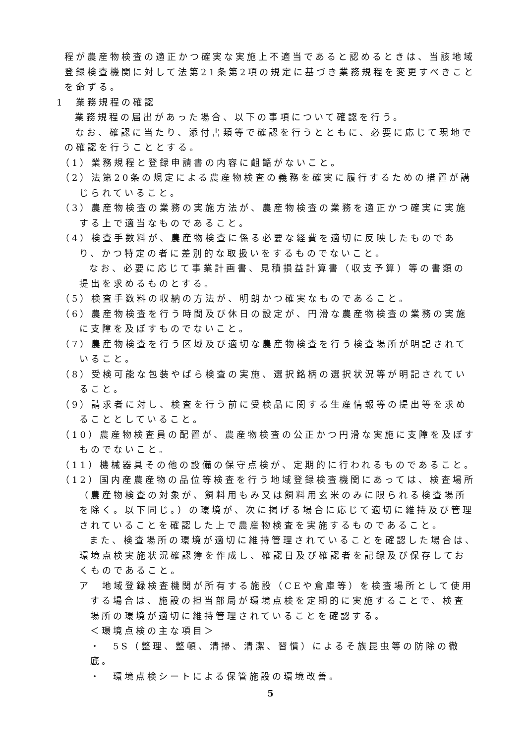程が農産物検査の適正かつ確実な実施上不適当であると認めるときは、当該地域登録検査機関に対して法第21条第2項の規定に基づき業務規程を変更すべきことを命ずる。
1　業務規程の確認
業務規程の届出があった場合、以下の事項について確認を行う。
なお、確認に当たり、添付書類等で確認を行うとともに、必要に応じて現地での確認を行うこととする。
（1）業務規程と登録申請書の内容に齟齬がないこと。
（2）法第20条の規定による農産物検査の義務を確実に履行するための措置が講じられていること。
（3）農産物検査の業務の実施方法が、農産物検査の業務を適正かつ確実に実施する上で適当なものであること。
（4）検査手数料が、農産物検査に係る必要な経費を適切に反映したものであり、かつ特定の者に差別的な取扱いをするものでないこと。
なお、必要に応じて事業計画書、見積損益計算書（収支予算）等の書類の提出を求めるものとする。
（5）検査手数料の収納の方法が、明朗かつ確実なものであること。
（6）農産物検査を行う時間及び休日の設定が、円滑な農産物検査の業務の実施に支障を及ぼすものでないこと。
（7）農産物検査を行う区域及び適切な農産物検査を行う検査場所が明記されていること。
（8）受検可能な包装やばら検査の実施、選択銘柄の選択状況等が明記されていること。
（9）請求者に対し、検査を行う前に受検品に関する生産情報等の提出等を求めることとしていること。
（10）農産物検査員の配置が、農産物検査の公正かつ円滑な実施に支障を及ぼすものでないこと。
（11）機械器具その他の設備の保守点検が、定期的に行われるものであること。
（12）国内産農産物の品位等検査を行う地域登録検査機関にあっては、検査場所（農産物検査の対象が、飼料用もみ又は飼料用玄米のみに限られる検査場所を除く。以下同じ。）の環境が、次に掲げる場合に応じて適切に維持及び管理されていることを確認した上で農産物検査を実施するものであること。
また、検査場所の環境が適切に維持管理されていることを確認した場合は、環境点検実施状況確認簿を作成し、確認日及び確認者を記録及び保存しておくものであること。
ア　地域登録検査機関が所有する施設（CEや倉庫等）を検査場所として使用する場合は、施設の担当部局が環境点検を定期的に実施することで、検査場所の環境が適切に維持管理されていることを確認する。
＜環境点検の主な項目＞
・　5S（整理、整頓、清掃、清潔、習慣）によるそ族昆虫等の防除の徹底。
・　環境点検シートによる保管施設の環境改善。
5